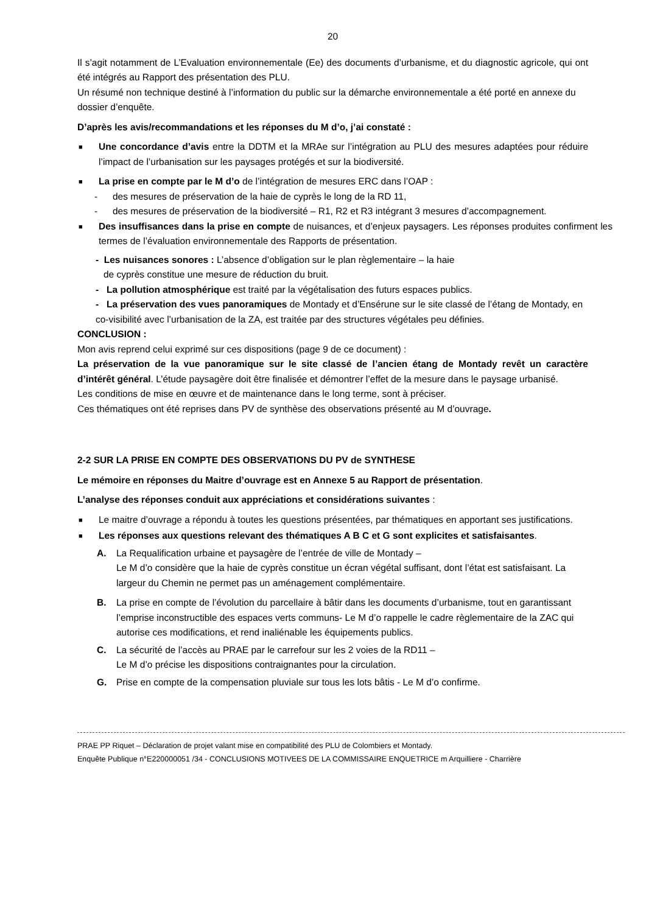20
Il s’agit notamment de L’Evaluation environnementale (Ee) des documents d’urbanisme, et du diagnostic agricole, qui ont été intégrés au Rapport des présentation des PLU.
Un résumé non technique destiné à l’information du public sur la démarche environnementale a été porté en annexe du dossier d’enquête.
D’après les avis/recommandations et les réponses du M d’o, j’ai constaté :
■
Une concordance d’avis entre la DDTM et la MRAe sur l’intégration au PLU des mesures adaptées pour réduire l’impact de l’urbanisation sur les paysages protégés et sur la biodiversité.
■
La prise en compte par le M d’o de l’intégration de mesures ERC dans l’OAP :
- des mesures de préservation de la haie de cyprès le long de la RD 11,
- des mesures de préservation de la biodiversité – R1, R2 et R3 intégrant 3 mesures d’accompagnement.
■
Des insuffisances dans la prise en compte de nuisances, et d’enjeux paysagers. Les réponses produites confirment les termes de l’évaluation environnementale des Rapports de présentation.
- Les nuisances sonores : L’absence d’obligation sur le plan règlementaire – la haie
de cyprès constitue une mesure de réduction du bruit.
- La pollution atmosphérique est traité par la végétalisation des futurs espaces publics.
- La préservation des vues panoramiques de Montady et d’Ensérune sur le site classé de l’étang de Montady, en co-visibilité avec l’urbanisation de la ZA, est traitée par des structures végétales peu définies.
CONCLUSION :
Mon avis reprend celui exprimé sur ces dispositions (page 9 de ce document) :
La préservation de la vue panoramique sur le site classé de l’ancien étang de Montady revêt un caractère d’intérêt général. L’étude paysagère doit être finalisée et démontrer l’effet de la mesure dans le paysage urbanisé.
Les conditions de mise en œuvre et de maintenance dans le long terme, sont à préciser.
Ces thématiques ont été reprises dans PV de synthèse des observations présenté au M d’ouvrage.
2-2 SUR LA PRISE EN COMPTE DES OBSERVATIONS DU PV de SYNTHESE
Le mémoire en réponses du Maitre d’ouvrage est en Annexe 5 au Rapport de présentation.
L’analyse des réponses conduit aux appréciations et considérations suivantes :
■
Le maitre d’ouvrage a répondu à toutes les questions présentées, par thématiques en apportant ses justifications.
■
Les réponses aux questions relevant des thématiques A B C et G sont explicites et satisfaisantes.
A. La Requalification urbaine et paysagère de l’entrée de ville de Montady –
Le M d’o considère que la haie de cyprès constitue un écran végétal suffisant, dont l’état est satisfaisant. La largeur du Chemin ne permet pas un aménagement complémentaire.
B. La prise en compte de l’évolution du parcellaire à bâtir dans les documents d’urbanisme, tout en garantissant l’emprise inconstructible des espaces verts communs- Le M d’o rappelle le cadre règlementaire de la ZAC qui autorise ces modifications, et rend inaliénable les équipements publics.
C. La sécurité de l’accès au PRAE par le carrefour sur les 2 voies de la RD11 –
Le M d’o précise les dispositions contraignantes pour la circulation.
G. Prise en compte de la compensation pluviale sur tous les lots bâtis - Le M d’o confirme.
PRAE PP Riquet – Déclaration de projet valant mise en compatibilité des PLU de Colombiers et Montady.
Enquête Publique n°E220000051 /34 - CONCLUSIONS MOTIVEES DE LA COMMISSAIRE ENQUETRICE m Arquilliere - Charrière